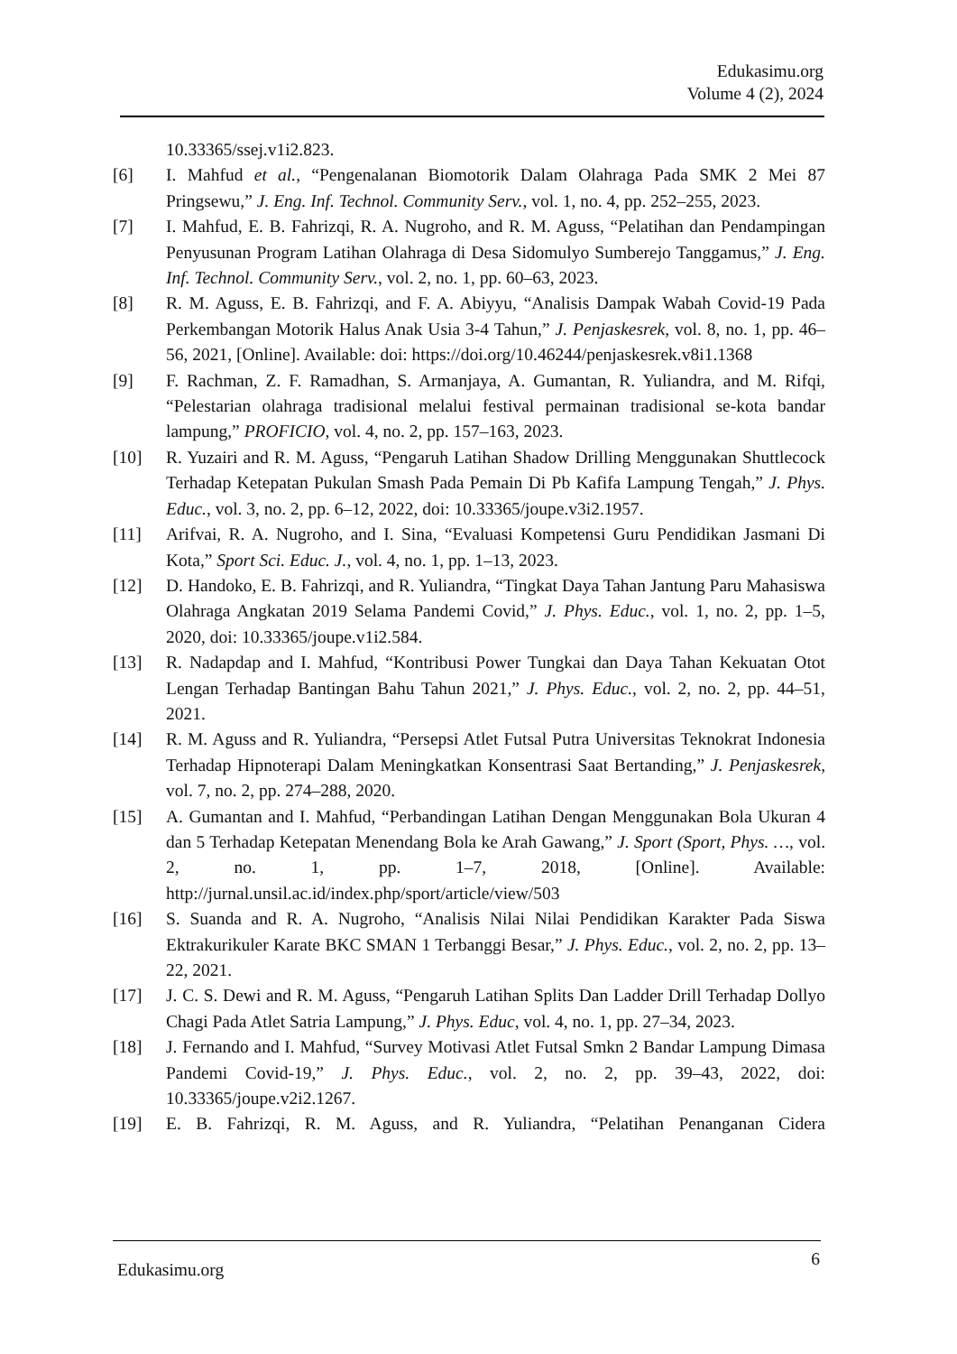Edukasimu.org
Volume 4 (2), 2024
10.33365/ssej.v1i2.823.
[6] I. Mahfud et al., “Pengenalanan Biomotorik Dalam Olahraga Pada SMK 2 Mei 87 Pringsewu,” J. Eng. Inf. Technol. Community Serv., vol. 1, no. 4, pp. 252–255, 2023.
[7] I. Mahfud, E. B. Fahrizqi, R. A. Nugroho, and R. M. Aguss, “Pelatihan dan Pendampingan Penyusunan Program Latihan Olahraga di Desa Sidomulyo Sumberejo Tanggamus,” J. Eng. Inf. Technol. Community Serv., vol. 2, no. 1, pp. 60–63, 2023.
[8] R. M. Aguss, E. B. Fahrizqi, and F. A. Abiyyu, “Analisis Dampak Wabah Covid-19 Pada Perkembangan Motorik Halus Anak Usia 3-4 Tahun,” J. Penjaskesrek, vol. 8, no. 1, pp. 46–56, 2021, [Online]. Available: doi: https://doi.org/10.46244/penjaskesrek.v8i1.1368
[9] F. Rachman, Z. F. Ramadhan, S. Armanjaya, A. Gumantan, R. Yuliandra, and M. Rifqi, “Pelestarian olahraga tradisional melalui festival permainan tradisional se-kota bandar lampung,” PROFICIO, vol. 4, no. 2, pp. 157–163, 2023.
[10] R. Yuzairi and R. M. Aguss, “Pengaruh Latihan Shadow Drilling Menggunakan Shuttlecock Terhadap Ketepatan Pukulan Smash Pada Pemain Di Pb Kafifa Lampung Tengah,” J. Phys. Educ., vol. 3, no. 2, pp. 6–12, 2022, doi: 10.33365/joupe.v3i2.1957.
[11] Arifvai, R. A. Nugroho, and I. Sina, “Evaluasi Kompetensi Guru Pendidikan Jasmani Di Kota,” Sport Sci. Educ. J., vol. 4, no. 1, pp. 1–13, 2023.
[12] D. Handoko, E. B. Fahrizqi, and R. Yuliandra, “Tingkat Daya Tahan Jantung Paru Mahasiswa Olahraga Angkatan 2019 Selama Pandemi Covid,” J. Phys. Educ., vol. 1, no. 2, pp. 1–5, 2020, doi: 10.33365/joupe.v1i2.584.
[13] R. Nadapdap and I. Mahfud, “Kontribusi Power Tungkai dan Daya Tahan Kekuatan Otot Lengan Terhadap Bantingan Bahu Tahun 2021,” J. Phys. Educ., vol. 2, no. 2, pp. 44–51, 2021.
[14] R. M. Aguss and R. Yuliandra, “Persepsi Atlet Futsal Putra Universitas Teknokrat Indonesia Terhadap Hipnoterapi Dalam Meningkatkan Konsentrasi Saat Bertanding,” J. Penjaskesrek, vol. 7, no. 2, pp. 274–288, 2020.
[15] A. Gumantan and I. Mahfud, “Perbandingan Latihan Dengan Menggunakan Bola Ukuran 4 dan 5 Terhadap Ketepatan Menendang Bola ke Arah Gawang,” J. Sport (Sport, Phys. …, vol. 2, no. 1, pp. 1–7, 2018, [Online]. Available: http://jurnal.unsil.ac.id/index.php/sport/article/view/503
[16] S. Suanda and R. A. Nugroho, “Analisis Nilai Nilai Pendidikan Karakter Pada Siswa Ektrakurikuler Karate BKC SMAN 1 Terbanggi Besar,” J. Phys. Educ., vol. 2, no. 2, pp. 13–22, 2021.
[17] J. C. S. Dewi and R. M. Aguss, “Pengaruh Latihan Splits Dan Ladder Drill Terhadap Dollyo Chagi Pada Atlet Satria Lampung,” J. Phys. Educ, vol. 4, no. 1, pp. 27–34, 2023.
[18] J. Fernando and I. Mahfud, “Survey Motivasi Atlet Futsal Smkn 2 Bandar Lampung Dimasa Pandemi Covid-19,” J. Phys. Educ., vol. 2, no. 2, pp. 39–43, 2022, doi: 10.33365/joupe.v2i2.1267.
[19] E. B. Fahrizqi, R. M. Aguss, and R. Yuliandra, “Pelatihan Penanganan Cidera
Edukasimu.org 6